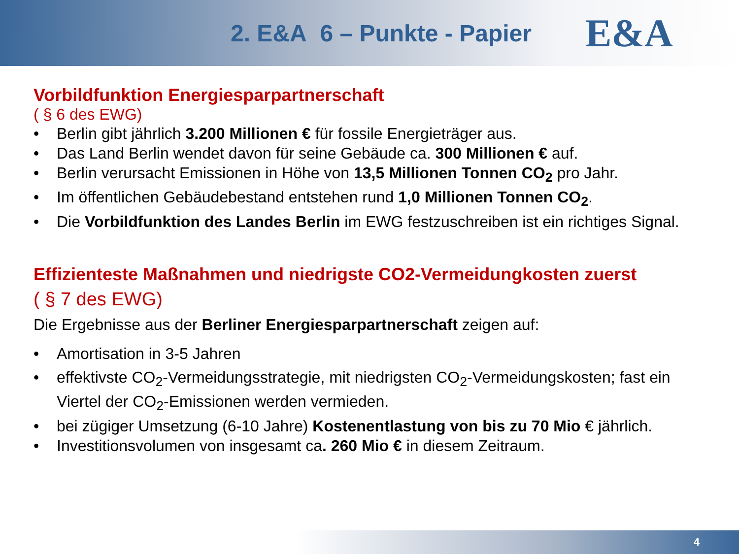2. E&A 6 – Punkte - Papier
E&A
Vorbildfunktion Energiesparpartnerschaft
( § 6 des EWG)
• Berlin gibt jährlich 3.200 Millionen € für fossile Energieträger aus.
• Das Land Berlin wendet davon für seine Gebäude ca. 300 Millionen € auf.
• Berlin verursacht Emissionen in Höhe von 13,5 Millionen Tonnen CO<sub>2</sub> pro Jahr.
• Im öffentlichen Gebäudebestand entstehen rund 1,0 Millionen Tonnen CO<sub>2</sub>.
• Die Vorbildfunktion des Landes Berlin im EWG festzuschreiben ist ein richtiges Signal.
Effizienteste Maßnahmen und niedrigste CO2-Vermeidungkosten zuerst
( § 7 des EWG)
Die Ergebnisse aus der Berliner Energiesparpartnerschaft zeigen auf:
• Amortisation in 3-5 Jahren
• effektivste CO<sub>2</sub>-Vermeidungsstrategie, mit niedrigsten CO<sub>2</sub>-Vermeidungskosten; fast ein Viertel der CO<sub>2</sub>-Emissionen werden vermieden.
• bei zügiger Umsetzung (6-10 Jahre) Kostenentlastung von bis zu 70 Mio € jährlich.
• Investitionsvolumen von insgesamt ca. 260 Mio € in diesem Zeitraum.
4